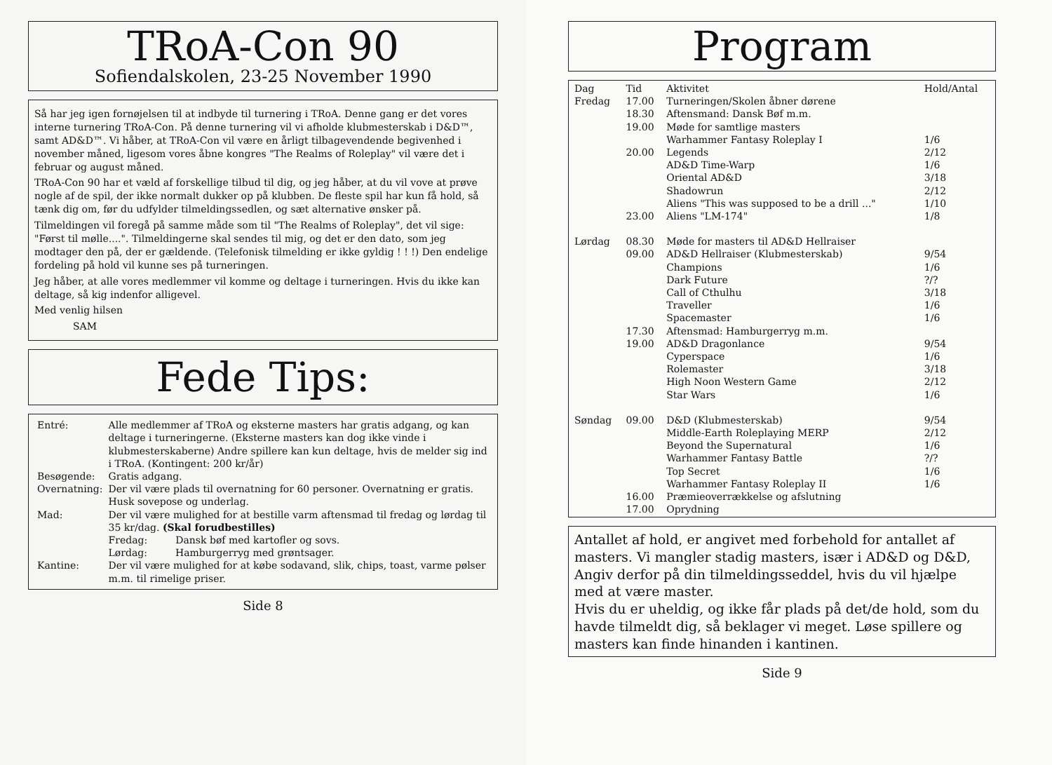TRoA-Con 90
Sofiendalskolen, 23-25 November 1990
Så har jeg igen fornøjelsen til at indbyde til turnering i TRoA. Denne gang er det vores interne turnering TRoA-Con. På denne turnering vil vi afholde klubmesterskab i D&D™, samt AD&D™. Vi håber, at TRoA-Con vil være en årligt tilbagevendende begivenhed i november måned, ligesom vores åbne kongres "The Realms of Roleplay" vil være det i februar og august måned.
TRoA-Con 90 har et væld af forskellige tilbud til dig, og jeg håber, at du vil vove at prøve nogle af de spil, der ikke normalt dukker op på klubben. De fleste spil har kun få hold, så tænk dig om, før du udfylder tilmeldingssedlen, og sæt alternative ønsker på.
Tilmeldingen vil foregå på samme måde som til "The Realms of Roleplay", det vil sige: "Først til mølle....". Tilmeldingerne skal sendes til mig, og det er den dato, som jeg modtager den på, der er gældende. (Telefonisk tilmelding er ikke gyldig ! ! !) Den endelige fordeling på hold vil kunne ses på turneringen.
Jeg håber, at alle vores medlemmer vil komme og deltage i turneringen. Hvis du ikke kan deltage, så kig indenfor alligevel.
Med venlig hilsen
SAM
Fede Tips:
| Entré: | Alle medlemmer af TRoA og eksterne masters har gratis adgang, og kan deltage i turneringerne. (Eksterne masters kan dog ikke vinde i klubmesterskaberne) Andre spillere kan kun deltage, hvis de melder sig ind i TRoA. (Kontingent: 200 kr/år) |
| Besøgende: | Gratis adgang. |
| Overnatning: | Der vil være plads til overnatning for 60 personer. Overnatning er gratis. Husk sovepose og underlag. |
| Mad: | Der vil være mulighed for at bestille varm aftensmad til fredag og lørdag til 35 kr/dag. (Skal forudbestilles) Fredag: Dansk bøf med kartofler og sovs. Lørdag: Hamburgerryg med grøntsager. |
| Kantine: | Der vil være mulighed for at købe sodavand, slik, chips, toast, varme pølser m.m. til rimelige priser. |
Side 8
Program
| Dag | Tid | Aktivitet | Hold/Antal |
| --- | --- | --- | --- |
| Fredag | 17.00 | Turneringen/Skolen åbner dørene | |
| | 18.30 | Aftensmand: Dansk Bøf m.m. | |
| | 19.00 | Møde for samtlige masters | |
| | | Warhammer Fantasy Roleplay I | 1/6 |
| | 20.00 | Legends | 2/12 |
| | | AD&D Time-Warp | 1/6 |
| | | Oriental AD&D | 3/18 |
| | | Shadowrun | 2/12 |
| | | Aliens "This was supposed to be a drill ..." | 1/10 |
| | 23.00 | Aliens "LM-174" | 1/8 |
| Lørdag | 08.30 | Møde for masters til AD&D Hellraiser | |
| | 09.00 | AD&D Hellraiser (Klubmesterskab) | 9/54 |
| | | Champions | 1/6 |
| | | Dark Future | ?/? |
| | | Call of Cthulhu | 3/18 |
| | | Traveller | 1/6 |
| | | Spacemaster | 1/6 |
| | 17.30 | Aftensmad: Hamburgerryg m.m. | |
| | 19.00 | AD&D Dragonlance | 9/54 |
| | | Cyperspace | 1/6 |
| | | Rolemaster | 3/18 |
| | | High Noon Western Game | 2/12 |
| | | Star Wars | 1/6 |
| Søndag | 09.00 | D&D (Klubmesterskab) | 9/54 |
| | | Middle-Earth Roleplaying MERP | 2/12 |
| | | Beyond the Supernatural | 1/6 |
| | | Warhammer Fantasy Battle | ?/? |
| | | Top Secret | 1/6 |
| | | Warhammer Fantasy Roleplay II | 1/6 |
| | 16.00 | Præmieoverrækkelse og afslutning | |
| | 17.00 | Oprydning | |
Antallet af hold, er angivet med forbehold for antallet af masters. Vi mangler stadig masters, især i AD&D og D&D, Angiv derfor på din tilmeldingsseddel, hvis du vil hjælpe med at være master.
Hvis du er uheldig, og ikke får plads på det/de hold, som du havde tilmeldt dig, så beklager vi meget. Løse spillere og masters kan finde hinanden i kantinen.
Side 9